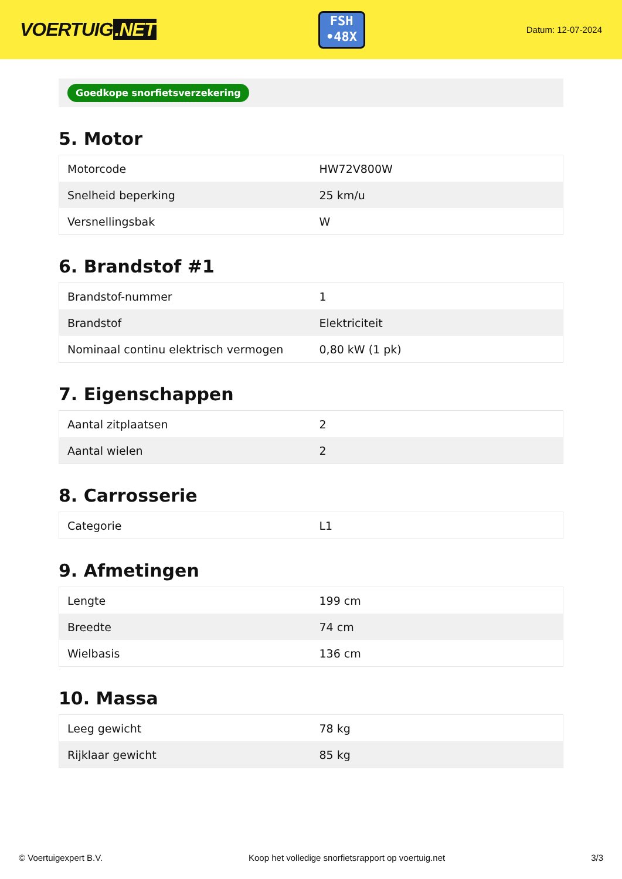VOERTUIG.NET
FSH
•48X
Datum: 12-07-2024
Goedkope snorfietsverzekering
5. Motor
| Motorcode | HW72V800W |
| Snelheid beperking | 25 km/u |
| Versnellingsbak | W |
6. Brandstof #1
| Brandstof-nummer | 1 |
| Brandstof | Elektriciteit |
| Nominaal continu elektrisch vermogen | 0,80 kW (1 pk) |
7. Eigenschappen
| Aantal zitplaatsen | 2 |
| Aantal wielen | 2 |
8. Carrosserie
| Categorie | L1 |
9. Afmetingen
| Lengte | 199 cm |
| Breedte | 74 cm |
| Wielbasis | 136 cm |
10. Massa
| Leeg gewicht | 78 kg |
| Rijklaar gewicht | 85 kg |
© Voertuigexpert B.V. Koop het volledige snorfietsrapport op voertuig.net 3/3